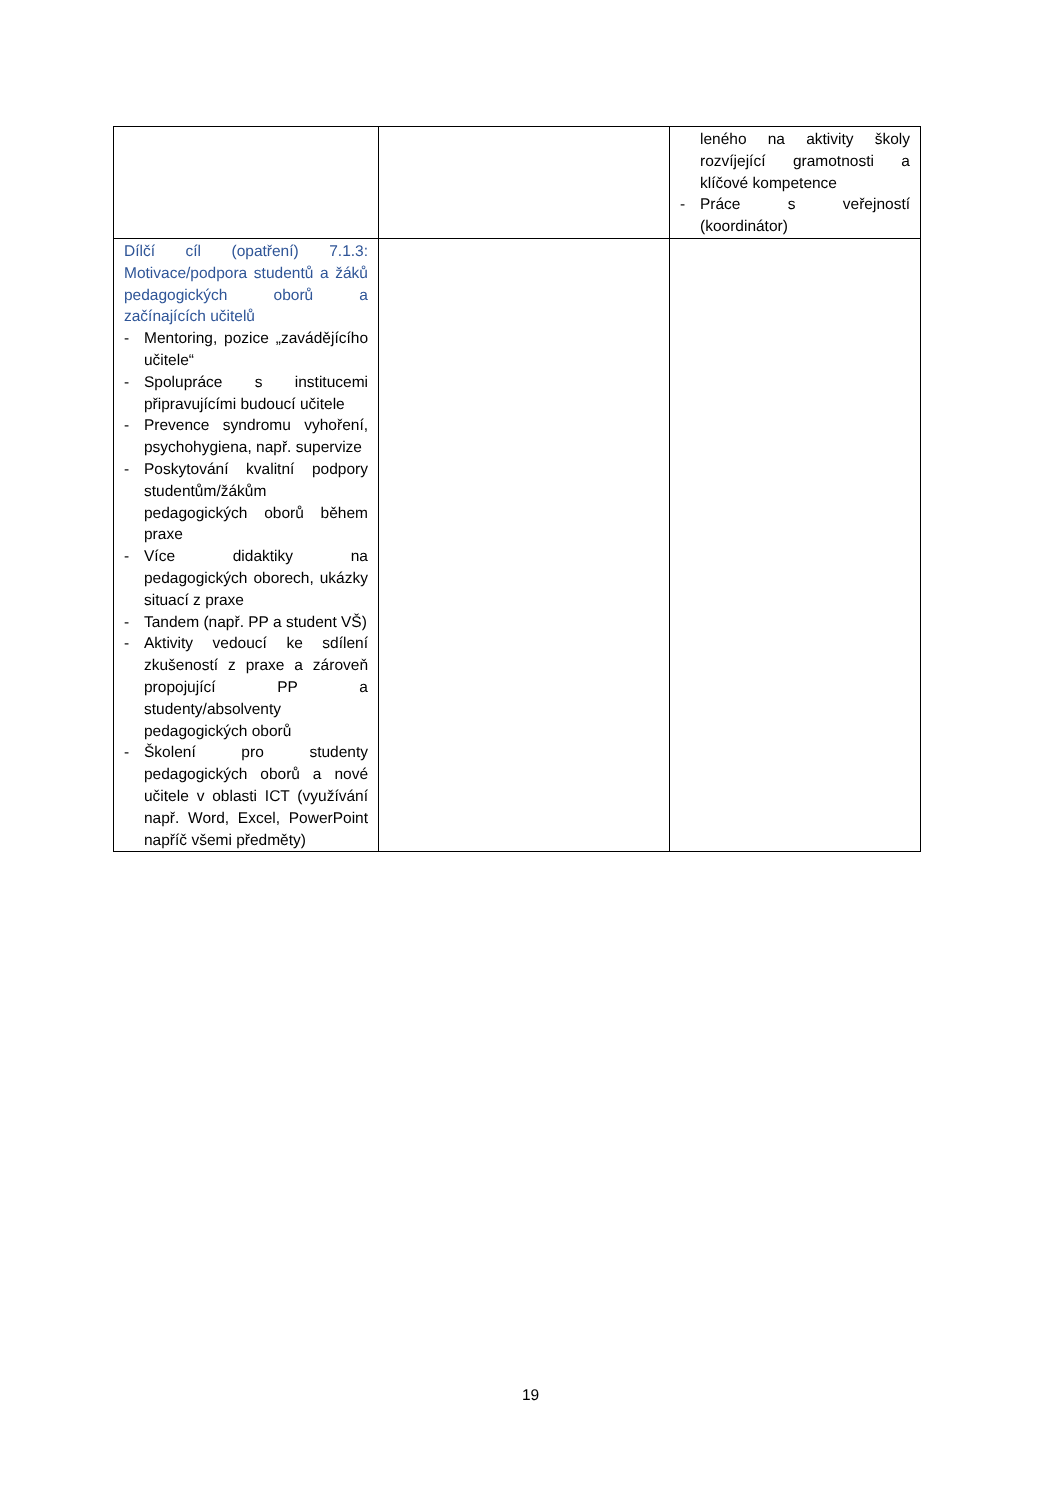| | | leného na aktivity školy rozvíjející gramotnosti a klíčové kompetence - Práce s veřejností (koordinátor) |
| Dílčí cíl (opatření) 7.1.3: Motivace/podpora studentů a žáků pedagogických oborů a začínajících učitelů - Mentoring, pozice „zavádějícího učitele“ - Spolupráce s institucemi připravujícími budoucí učitele - Prevence syndromu vyhoření, psychohygiena, např. supervize - Poskytování kvalitní podpory studentům/žákům pedagogických oborů během praxe - Více didaktiky na pedagogických oborech, ukázky situací z praxe - Tandem (např. PP a student VŠ) - Aktivity vedoucí ke sdílení zkušeností z praxe a zároveň propojující PP a studenty/absolventy pedagogických oborů - Školení pro studenty pedagogických oborů a nové učitele v oblasti ICT (využívání např. Word, Excel, PowerPoint napříč všemi předměty) | | |
19